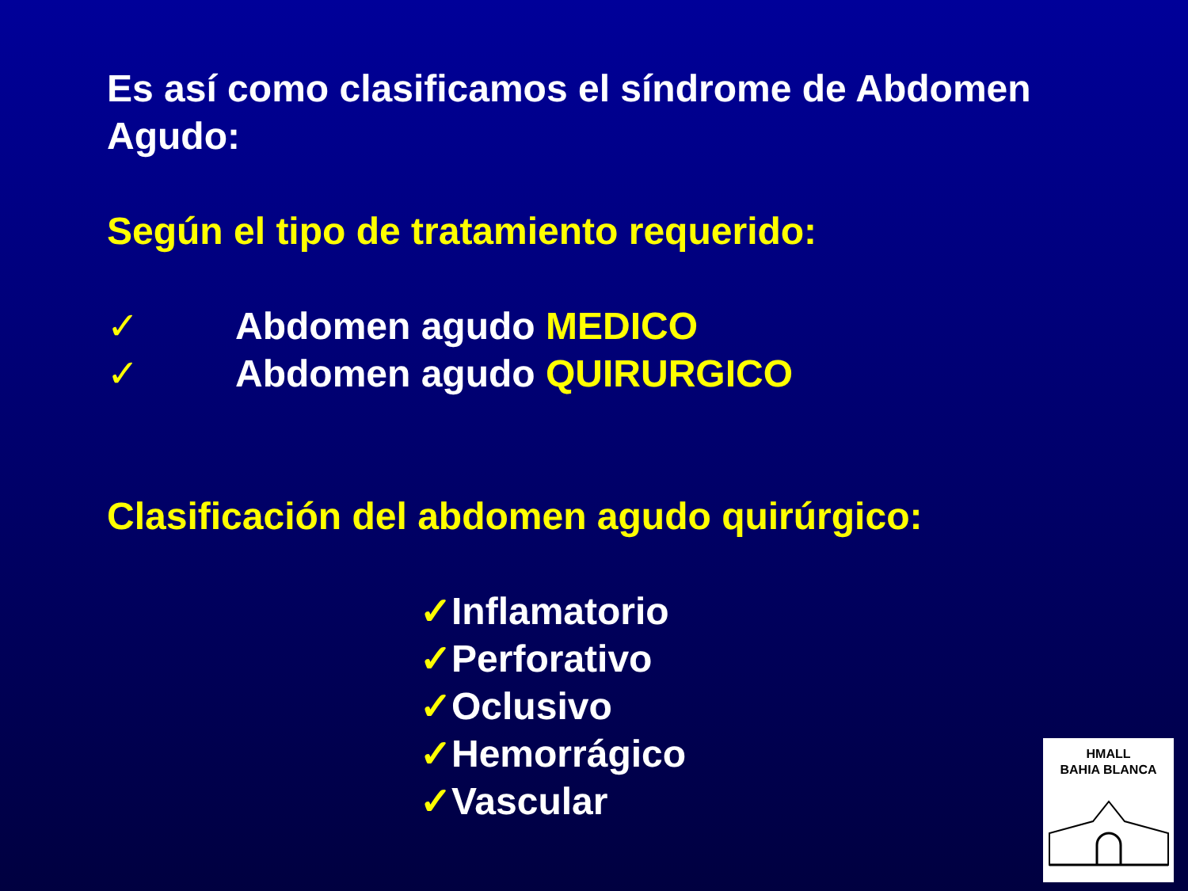Es así como clasificamos el síndrome de Abdomen Agudo:
Según el tipo de tratamiento requerido:
✓ Abdomen agudo MEDICO
✓ Abdomen agudo QUIRURGICO
Clasificación del abdomen agudo quirúrgico:
✓Inflamatorio
✓Perforativo
✓Oclusivo
✓Hemorrágico
✓Vascular
HMALL
BAHIA BLANCA